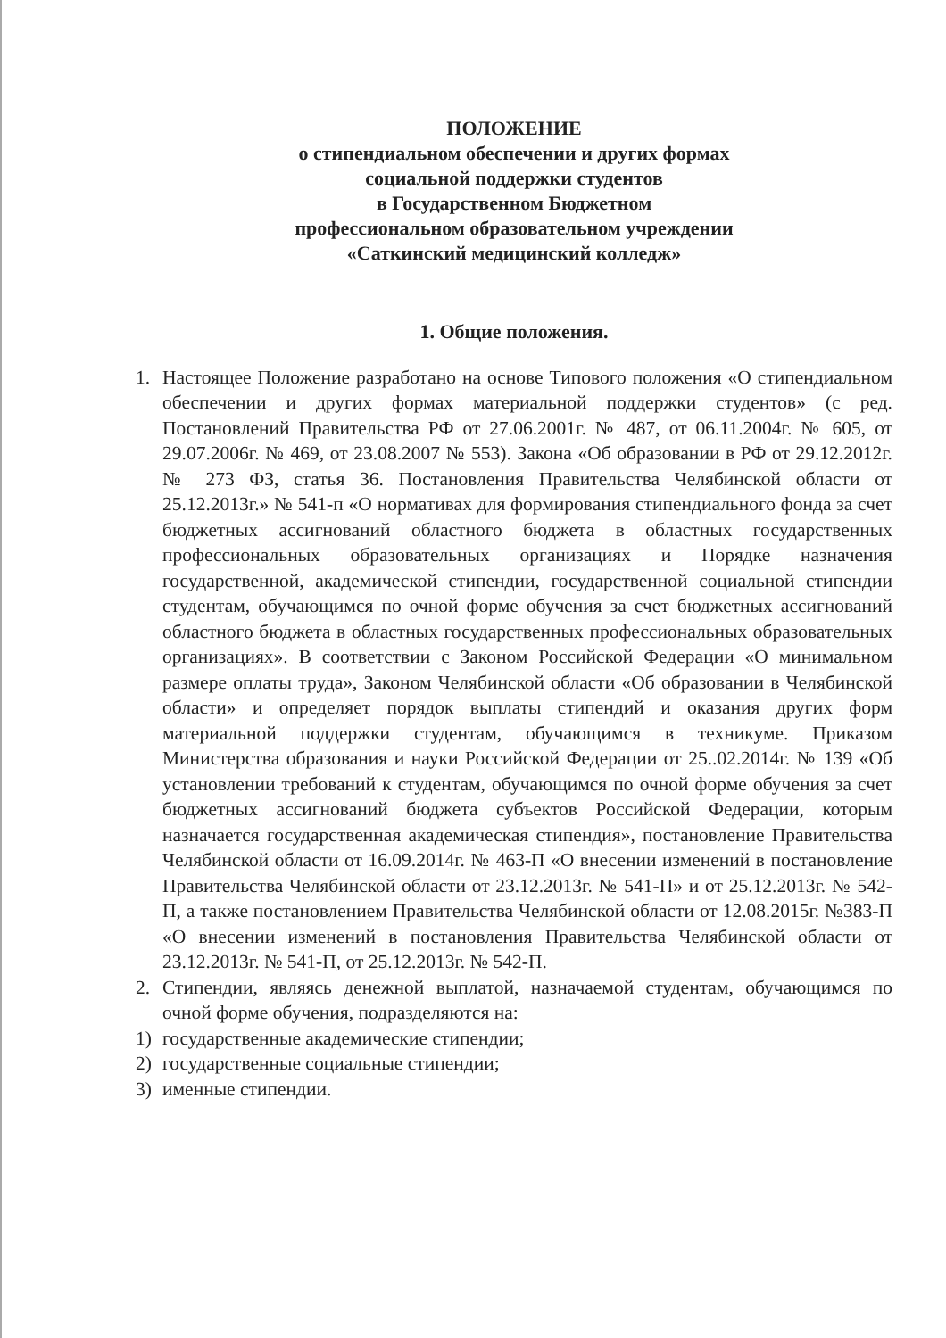ПОЛОЖЕНИЕ
о стипендиальном обеспечении и других формах
социальной поддержки студентов
в Государственном Бюджетном
профессиональном образовательном учреждении
«Саткинский медицинский колледж»
1. Общие положения.
1. Настоящее Положение разработано на основе Типового положения «О стипендиальном обеспечении и других формах материальной поддержки студентов» (с ред. Постановлений Правительства РФ от 27.06.2001г. № 487, от 06.11.2004г. № 605, от 29.07.2006г. № 469, от 23.08.2007 № 553). Закона «Об образовании в РФ от 29.12.2012г. № 273 ФЗ, статья 36. Постановления Правительства Челябинской области от 25.12.2013г.» № 541-п «О нормативах для формирования стипендиального фонда за счет бюджетных ассигнований областного бюджета в областных государственных профессиональных образовательных организациях и Порядке назначения государственной, академической стипендии, государственной социальной стипендии студентам, обучающимся по очной форме обучения за счет бюджетных ассигнований областного бюджета в областных государственных профессиональных образовательных организациях». В соответствии с Законом Российской Федерации «О минимальном размере оплаты труда», Законом Челябинской области «Об образовании в Челябинской области» и определяет порядок выплаты стипендий и оказания других форм материальной поддержки студентам, обучающимся в техникуме. Приказом Министерства образования и науки Российской Федерации от 25..02.2014г. № 139 «Об установлении требований к студентам, обучающимся по очной форме обучения за счет бюджетных ассигнований бюджета субъектов Российской Федерации, которым назначается государственная академическая стипендия», постановление Правительства Челябинской области от 16.09.2014г. № 463-П «О внесении изменений в постановление Правительства Челябинской области от 23.12.2013г. № 541-П» и от 25.12.2013г. № 542-П, а также постановлением Правительства Челябинской области от 12.08.2015г. №383-П «О внесении изменений в постановления Правительства Челябинской области от 23.12.2013г. № 541-П, от 25.12.2013г. № 542-П.
2. Стипендии, являясь денежной выплатой, назначаемой студентам, обучающимся по очной форме обучения, подразделяются на:
1) государственные академические стипендии;
2) государственные социальные стипендии;
3) именные стипендии.